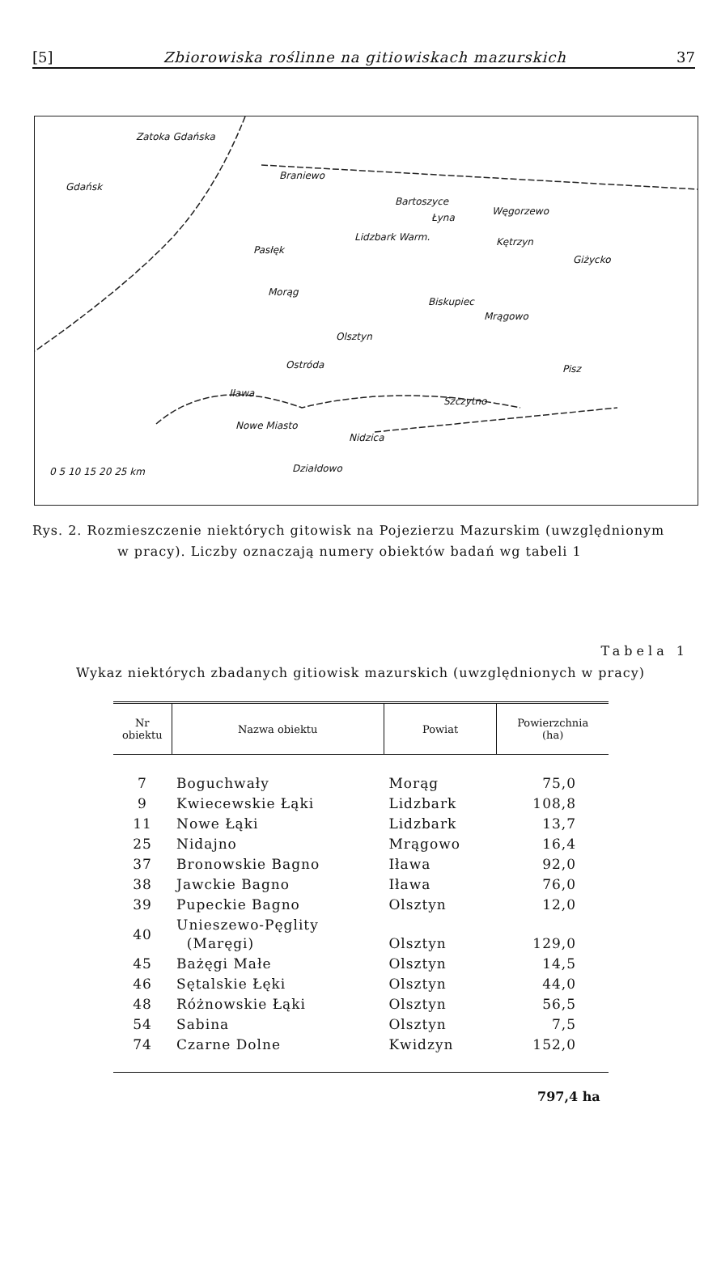[5] Zbiorowiska roślinne na gitiowiskach mazurskich 37
Zatoka Gdańska
Gdańsk
Braniewo
Bartoszyce
Łyna
Węgorzewo
Lidzbark Warm. Kętrzyn
Pasłęk
Giżycko
Morąg
Biskupiec
Mrągowo
Olsztyn
Ostróda Pisz
Iława
Szczytno
Nowe Miasto
Nidzica
Działdowo 0 5 10 15 20 25 km
Rys. 2. Rozmieszczenie niektórych gitowisk na Pojezierzu Mazurskim (uwzględnionym
w pracy). Liczby oznaczają numery obiektów badań wg tabeli 1
Tabela 1
Wykaz niektórych zbadanych gitiowisk mazurskich (uwzględnionych w pracy)
| Nr obiektu | Nazwa obiektu | Powiat | Powierzchnia (ha) |
| --- | --- | --- | --- |
| 7 | Boguchwały | Morąg | 75,0 |
| 9 | Kwiecewskie Łąki | Lidzbark | 108,8 |
| 11 | Nowe Łąki | Lidzbark | 13,7 |
| 25 | Nidajno | Mrągowo | 16,4 |
| 37 | Bronowskie Bagno | Iława | 92,0 |
| 38 | Jawckie Bagno | Iława | 76,0 |
| 39 | Pupeckie Bagno | Olsztyn | 12,0 |
| 40 | Unieszewo-Pęglity (Maręgi) | Olsztyn | 129,0 |
| 45 | Bażęgi Małe | Olsztyn | 14,5 |
| 46 | Sętalskie Łęki | Olsztyn | 44,0 |
| 48 | Różnowskie Łąki | Olsztyn | 56,5 |
| 54 | Sabina | Olsztyn | 7,5 |
| 74 | Czarne Dolne | Kwidzyn | 152,0 |
797,4 ha